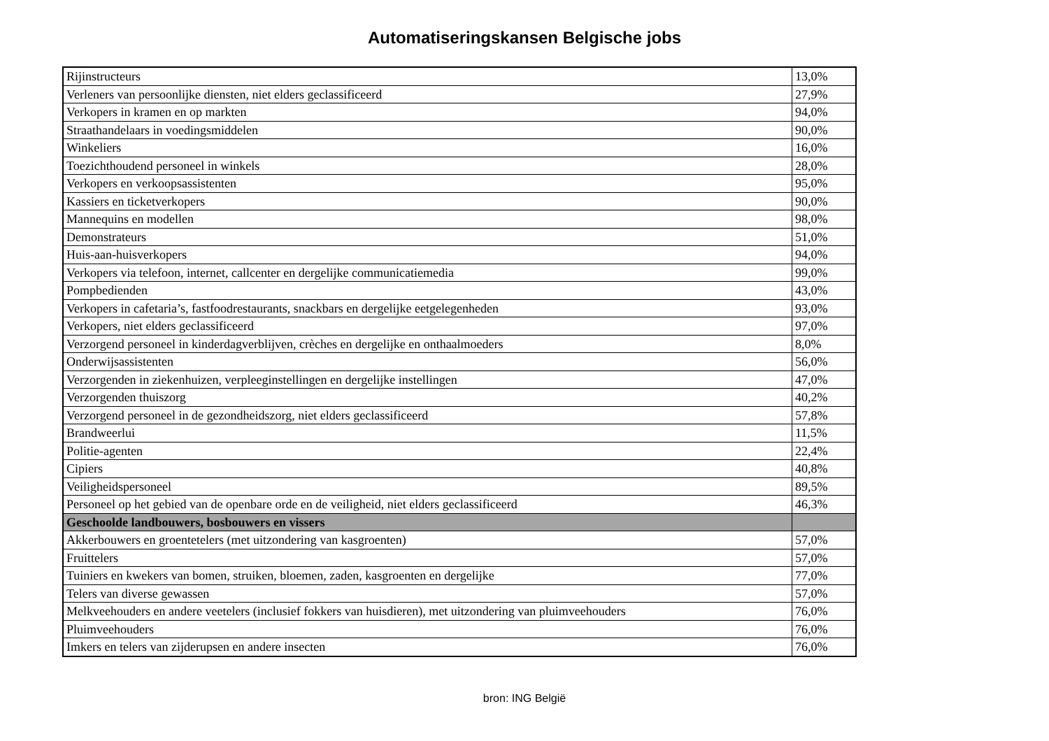Automatiseringskansen Belgische jobs
| Rijinstructeurs | 13,0% |
| Verleners van persoonlijke diensten, niet elders geclassificeerd | 27,9% |
| Verkopers in kramen en op markten | 94,0% |
| Straathandelaars in voedingsmiddelen | 90,0% |
| Winkeliers | 16,0% |
| Toezichthoudend personeel in winkels | 28,0% |
| Verkopers en verkoopsassistenten | 95,0% |
| Kassiers en ticketverkopers | 90,0% |
| Mannequins en modellen | 98,0% |
| Demonstrateurs | 51,0% |
| Huis-aan-huisverkopers | 94,0% |
| Verkopers via telefoon, internet, callcenter en dergelijke communicatiemedia | 99,0% |
| Pompbedienden | 43,0% |
| Verkopers in cafetaria’s, fastfoodrestaurants, snackbars en dergelijke eetgelegenheden | 93,0% |
| Verkopers, niet elders geclassificeerd | 97,0% |
| Verzorgend personeel in kinderdagverblijven, crèches en dergelijke en onthaalmoeders | 8,0% |
| Onderwijsassistenten | 56,0% |
| Verzorgenden in ziekenhuizen, verpleeginstellingen en dergelijke instellingen | 47,0% |
| Verzorgenden thuiszorg | 40,2% |
| Verzorgend personeel in de gezondheidszorg, niet elders geclassificeerd | 57,8% |
| Brandweerlui | 11,5% |
| Politie-agenten | 22,4% |
| Cipiers | 40,8% |
| Veiligheidspersoneel | 89,5% |
| Personeel op het gebied van de openbare orde en de veiligheid, niet elders geclassificeerd | 46,3% |
| Geschoolde landbouwers, bosbouwers en vissers | |
| Akkerbouwers en groentetelers (met uitzondering van kasgroenten) | 57,0% |
| Fruittelers | 57,0% |
| Tuiniers en kwekers van bomen, struiken, bloemen, zaden, kasgroenten en dergelijke | 77,0% |
| Telers van diverse gewassen | 57,0% |
| Melkveehouders en andere veetelers (inclusief fokkers van huisdieren), met uitzondering van pluimveehouders | 76,0% |
| Pluimveehouders | 76,0% |
| Imkers en telers van zijderupsen en andere insecten | 76,0% |
bron: ING België